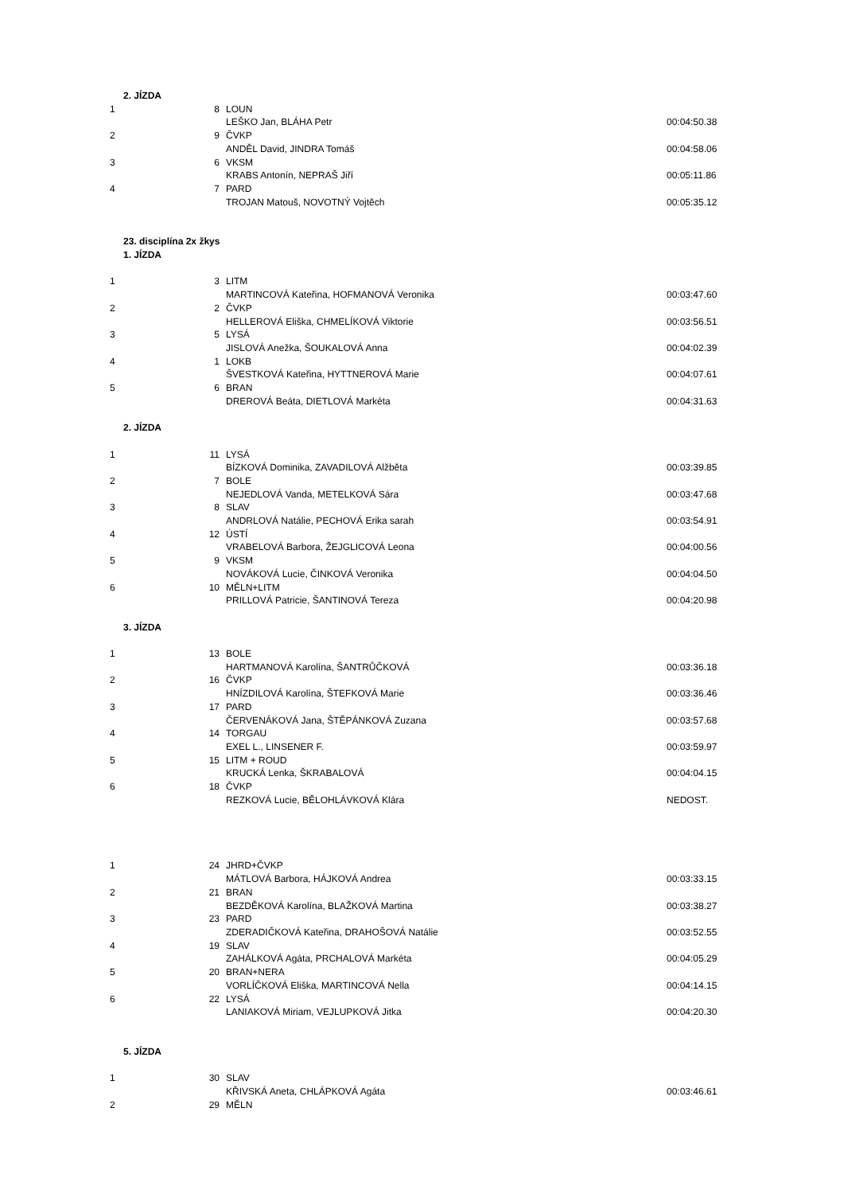| 2. JÍZDA | | | |
| 1 | 8 | LOUN | |
| | | LEŠKO Jan, BLÁHA Petr | 00:04:50.38 |
| 2 | 9 | ČVKP | |
| | | ANDĚL David, JINDRA Tomáš | 00:04:58.06 |
| 3 | 6 | VKSM | |
| | | KRABS Antonín, NEPRAŠ Jiří | 00:05:11.86 |
| 4 | 7 | PARD | |
| | | TROJAN Matouš, NOVOTNÝ Vojtěch | 00:05:35.12 |
| 23. disciplína 2x žkys | | | |
| 1. JÍZDA | | | |
| 1 | 3 | LITM | |
| | | MARTINCOVÁ Kateřina, HOFMANOVÁ Veronika | 00:03:47.60 |
| 2 | 2 | ČVKP | |
| | | HELLEROVÁ Eliška, CHMELÍKOVÁ Viktorie | 00:03:56.51 |
| 3 | 5 | LYSÁ | |
| | | JISLOVÁ Anežka, ŠOUKALOVÁ Anna | 00:04:02.39 |
| 4 | 1 | LOKB | |
| | | ŠVESTKOVÁ Kateřina, HYTTNEROVÁ Marie | 00:04:07.61 |
| 5 | 6 | BRAN | |
| | | DREROVÁ Beáta, DIETLOVÁ Markéta | 00:04:31.63 |
| 2. JÍZDA | | | |
| 1 | 11 | LYSÁ | |
| | | BÍZKOVÁ Dominika, ZAVADILOVÁ Alžběta | 00:03:39.85 |
| 2 | 7 | BOLE | |
| | | NEJEDLOVÁ Vanda, METELKOVÁ Sára | 00:03:47.68 |
| 3 | 8 | SLAV | |
| | | ANDRLOVÁ Natálie, PECHOVÁ Erika sarah | 00:03:54.91 |
| 4 | 12 | ÚSTÍ | |
| | | VRABELOVÁ Barbora, ŽEJGLICOVÁ Leona | 00:04:00.56 |
| 5 | 9 | VKSM | |
| | | NOVÁKOVÁ Lucie, ČINKOVÁ Veronika | 00:04:04.50 |
| 6 | 10 | MĚLN+LITM | |
| | | PRILLOVÁ Patricie, ŠANTINOVÁ Tereza | 00:04:20.98 |
| 3. JÍZDA | | | |
| 1 | 13 | BOLE | |
| | | HARTMANOVÁ Karolína, ŠANTRŮČKOVÁ | 00:03:36.18 |
| 2 | 16 | ČVKP | |
| | | HNÍZDILOVÁ Karolína, ŠTEFKOVÁ Marie | 00:03:36.46 |
| 3 | 17 | PARD | |
| | | ČERVENÁKOVÁ Jana, ŠTĚPÁNKOVÁ Zuzana | 00:03:57.68 |
| 4 | 14 | TORGAU | |
| | | EXEL L., LINSENER F. | 00:03:59.97 |
| 5 | 15 | LITM + ROUD | |
| | | KRUCKÁ Lenka, ŠKRABALOVÁ | 00:04:04.15 |
| 6 | 18 | ČVKP | |
| | | REZKOVÁ Lucie, BĚLOHLÁVKOVÁ Klára | NEDOST. |
| 1 | 24 | JHRD+ČVKP | |
| | | MÁTLOVÁ Barbora, HÁJKOVÁ Andrea | 00:03:33.15 |
| 2 | 21 | BRAN | |
| | | BEZDĚKOVÁ Karolína, BLAŽKOVÁ Martina | 00:03:38.27 |
| 3 | 23 | PARD | |
| | | ZDERADIČKOVÁ Kateřina, DRAHOŠOVÁ Natálie | 00:03:52.55 |
| 4 | 19 | SLAV | |
| | | ZAHÁLKOVÁ Agáta, PRCHALOVÁ Markéta | 00:04:05.29 |
| 5 | 20 | BRAN+NERA | |
| | | VORLÍČKOVÁ Eliška, MARTINCOVÁ Nella | 00:04:14.15 |
| 6 | 22 | LYSÁ | |
| | | LANIAKOVÁ Miriam, VEJLUPKOVÁ Jitka | 00:04:20.30 |
| 5. JÍZDA | | | |
| 1 | 30 | SLAV | |
| | | KŘIVSKÁ Aneta, CHLÁPKOVÁ Agáta | 00:03:46.61 |
| 2 | 29 | MĚLN | |